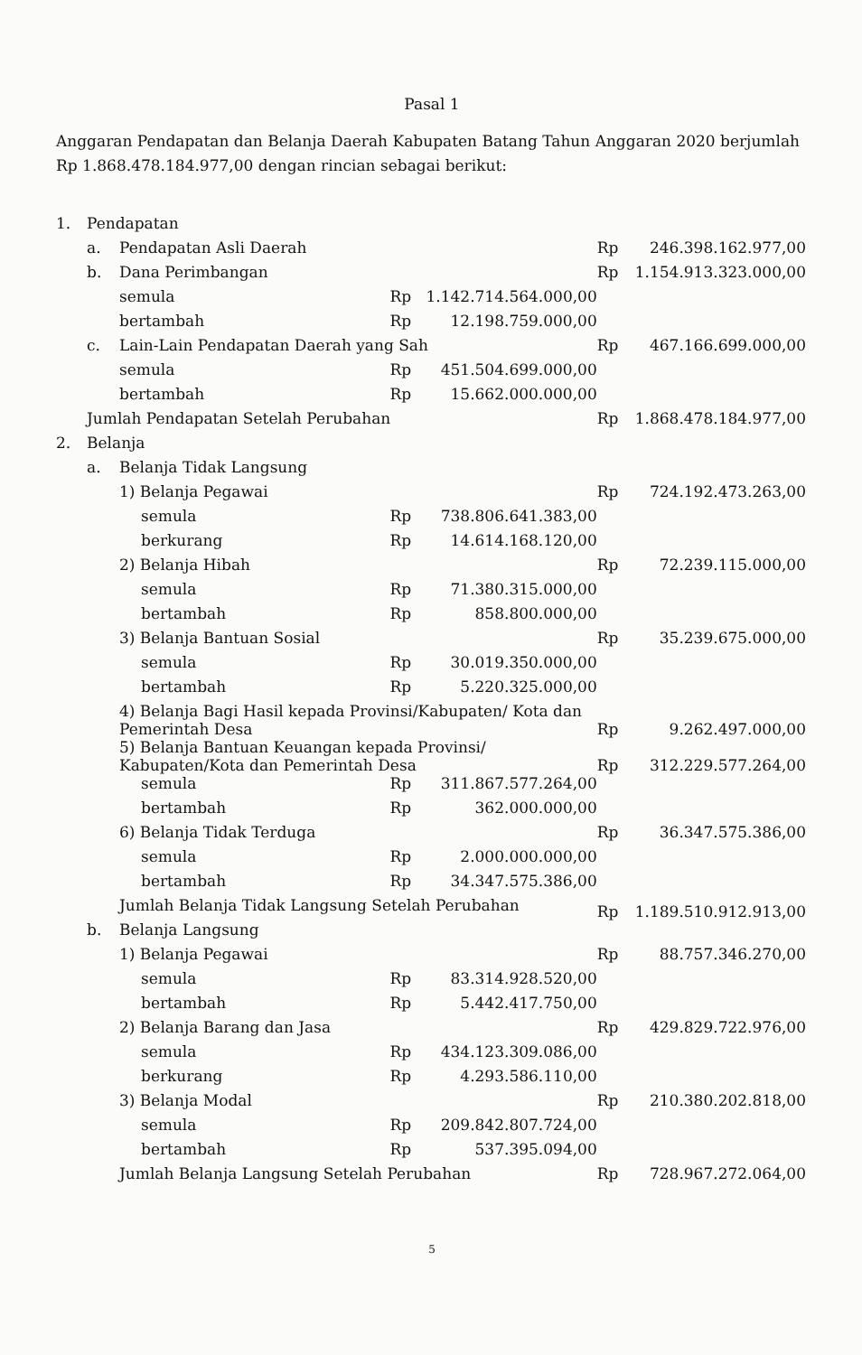Pasal 1
Anggaran Pendapatan dan Belanja Daerah Kabupaten Batang Tahun Anggaran 2020 berjumlah Rp 1.868.478.184.977,00 dengan rincian sebagai berikut:
| 1. | Pendapatan | | | | | | |
| | a. | Pendapatan Asli Daerah | | | | Rp | 246.398.162.977,00 |
| | b. | Dana Perimbangan | | | | Rp | 1.154.913.323.000,00 |
| | | semula | | Rp | 1.142.714.564.000,00 | | |
| | | bertambah | | Rp | 12.198.759.000,00 | | |
| | c. | Lain-Lain Pendapatan Daerah yang Sah | | | | Rp | 467.166.699.000,00 |
| | | semula | | Rp | 451.504.699.000,00 | | |
| | | bertambah | | Rp | 15.662.000.000,00 | | |
| | Jumlah Pendapatan Setelah Perubahan | | | | | Rp | 1.868.478.184.977,00 |
| 2. | Belanja | | | | | | |
| | a. | Belanja Tidak Langsung | | | | | |
| | | 1) Belanja Pegawai | | | | Rp | 724.192.473.263,00 |
| | | | semula | Rp | 738.806.641.383,00 | | |
| | | | berkurang | Rp | 14.614.168.120,00 | | |
| | | 2) Belanja Hibah | | | | Rp | 72.239.115.000,00 |
| | | | semula | Rp | 71.380.315.000,00 | | |
| | | | bertambah | Rp | 858.800.000,00 | | |
| | | 3) Belanja Bantuan Sosial | | | | Rp | 35.239.675.000,00 |
| | | | semula | Rp | 30.019.350.000,00 | | |
| | | | bertambah | Rp | 5.220.325.000,00 | | |
| | | 4) Belanja Bagi Hasil kepada Provinsi/Kabupaten/ Kota dan Pemerintah Desa | | | | Rp | 9.262.497.000,00 |
| | | 5) Belanja Bantuan Keuangan kepada Provinsi/ Kabupaten/Kota dan Pemerintah Desa | | | | Rp | 312.229.577.264,00 |
| | | | semula | Rp | 311.867.577.264,00 | | |
| | | | bertambah | Rp | 362.000.000,00 | | |
| | | 6) Belanja Tidak Terduga | | | | Rp | 36.347.575.386,00 |
| | | | semula | Rp | 2.000.000.000,00 | | |
| | | | bertambah | Rp | 34.347.575.386,00 | | |
| | | Jumlah Belanja Tidak Langsung Setelah Perubahan | | | | Rp | 1.189.510.912.913,00 |
| | b. | Belanja Langsung | | | | | |
| | | 1) Belanja Pegawai | | | | Rp | 88.757.346.270,00 |
| | | | semula | Rp | 83.314.928.520,00 | | |
| | | | bertambah | Rp | 5.442.417.750,00 | | |
| | | 2) Belanja Barang dan Jasa | | | | Rp | 429.829.722.976,00 |
| | | | semula | Rp | 434.123.309.086,00 | | |
| | | | berkurang | Rp | 4.293.586.110,00 | | |
| | | 3) Belanja Modal | | | | Rp | 210.380.202.818,00 |
| | | | semula | Rp | 209.842.807.724,00 | | |
| | | | bertambah | Rp | 537.395.094,00 | | |
| | | Jumlah Belanja Langsung Setelah Perubahan | | | | Rp | 728.967.272.064,00 |
5